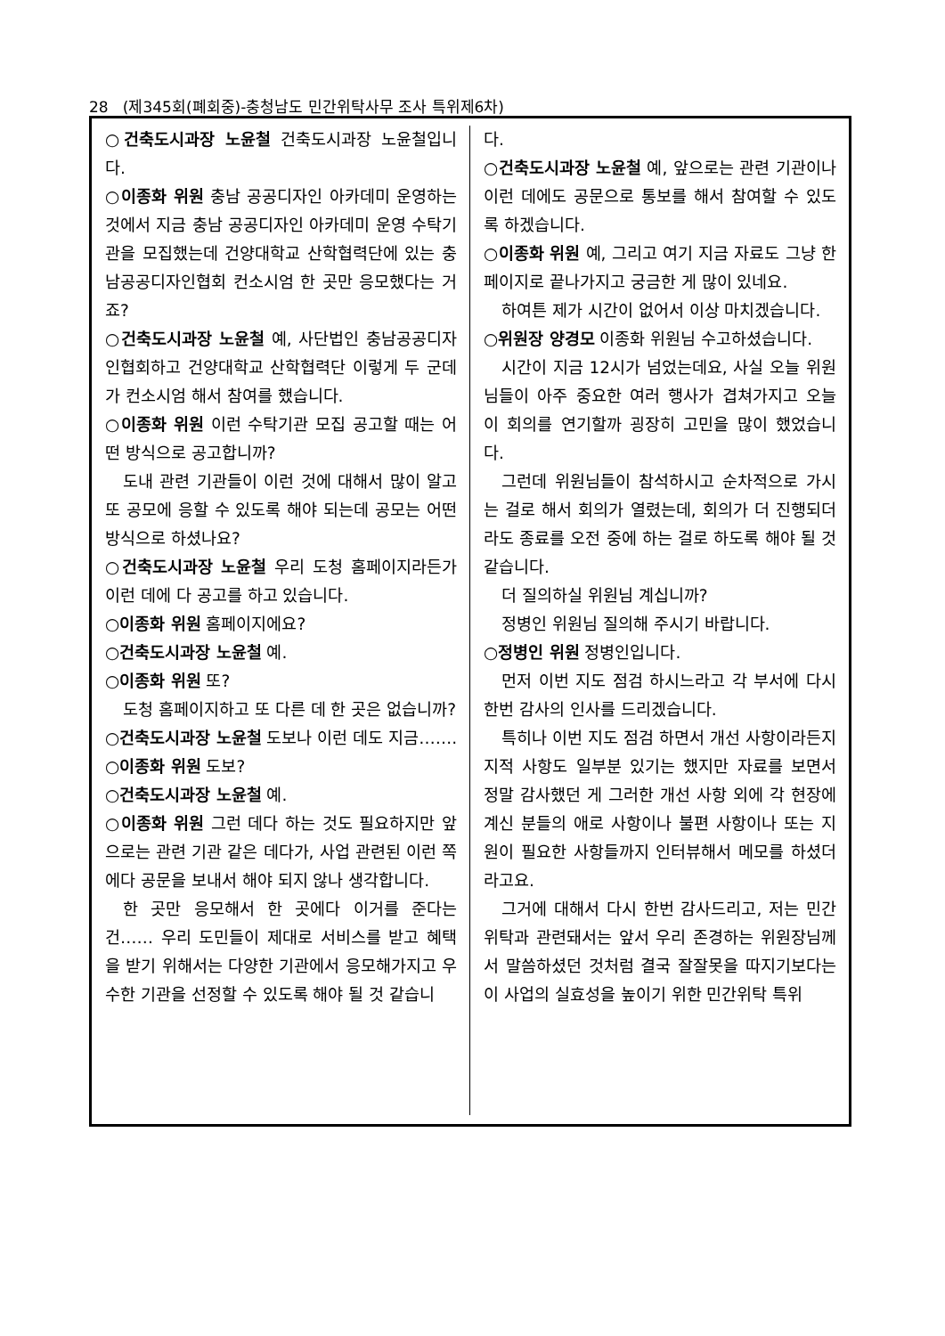28 (제345회(폐회중)-충청남도 민간위탁사무 조사 특위제6차)
○건축도시과장 노윤철 건축도시과장 노윤철입니다.
○이종화 위원 충남 공공디자인 아카데미 운영하는 것에서 지금 충남 공공디자인 아카데미 운영 수탁기관을 모집했는데 건양대학교 산학협력단에 있는 충남공공디자인협회 컨소시엄 한 곳만 응모했다는 거죠?
○건축도시과장 노윤철 예, 사단법인 충남공공디자인협회하고 건양대학교 산학협력단 이렇게 두 군데가 컨소시엄 해서 참여를 했습니다.
○이종화 위원 이런 수탁기관 모집 공고할 때는 어떤 방식으로 공고합니까?
도내 관련 기관들이 이런 것에 대해서 많이 알고 또 공모에 응할 수 있도록 해야 되는데 공모는 어떤 방식으로 하셨나요?
○건축도시과장 노윤철 우리 도청 홈페이지라든가 이런 데에 다 공고를 하고 있습니다.
○이종화 위원 홈페이지에요?
○건축도시과장 노윤철 예.
○이종화 위원 또?
도청 홈페이지하고 또 다른 데 한 곳은 없습니까?
○건축도시과장 노윤철 도보나 이런 데도 지금…….
○이종화 위원 도보?
○건축도시과장 노윤철 예.
○이종화 위원 그런 데다 하는 것도 필요하지만 앞으로는 관련 기관 같은 데다가, 사업 관련된 이런 쪽에다 공문을 보내서 해야 되지 않나 생각합니다.
한 곳만 응모해서 한 곳에다 이거를 준다는 건…… 우리 도민들이 제대로 서비스를 받고 혜택을 받기 위해서는 다양한 기관에서 응모해가지고 우수한 기관을 선정할 수 있도록 해야 될 것 같습니
다.
○건축도시과장 노윤철 예, 앞으로는 관련 기관이나 이런 데에도 공문으로 통보를 해서 참여할 수 있도록 하겠습니다.
○이종화 위원 예, 그리고 여기 지금 자료도 그냥 한 페이지로 끝나가지고 궁금한 게 많이 있네요.
하여튼 제가 시간이 없어서 이상 마치겠습니다.
○위원장 양경모 이종화 위원님 수고하셨습니다.
시간이 지금 12시가 넘었는데요, 사실 오늘 위원님들이 아주 중요한 여러 행사가 겹쳐가지고 오늘 이 회의를 연기할까 굉장히 고민을 많이 했었습니다.
그런데 위원님들이 참석하시고 순차적으로 가시는 걸로 해서 회의가 열렸는데, 회의가 더 진행되더라도 종료를 오전 중에 하는 걸로 하도록 해야 될 것 같습니다.
더 질의하실 위원님 계십니까?
정병인 위원님 질의해 주시기 바랍니다.
○정병인 위원 정병인입니다.
먼저 이번 지도 점검 하시느라고 각 부서에 다시 한번 감사의 인사를 드리겠습니다.
특히나 이번 지도 점검 하면서 개선 사항이라든지 지적 사항도 일부분 있기는 했지만 자료를 보면서 정말 감사했던 게 그러한 개선 사항 외에 각 현장에 계신 분들의 애로 사항이나 불편 사항이나 또는 지원이 필요한 사항들까지 인터뷰해서 메모를 하셨더라고요.
그거에 대해서 다시 한번 감사드리고, 저는 민간위탁과 관련돼서는 앞서 우리 존경하는 위원장님께서 말씀하셨던 것처럼 결국 잘잘못을 따지기보다는 이 사업의 실효성을 높이기 위한 민간위탁 특위